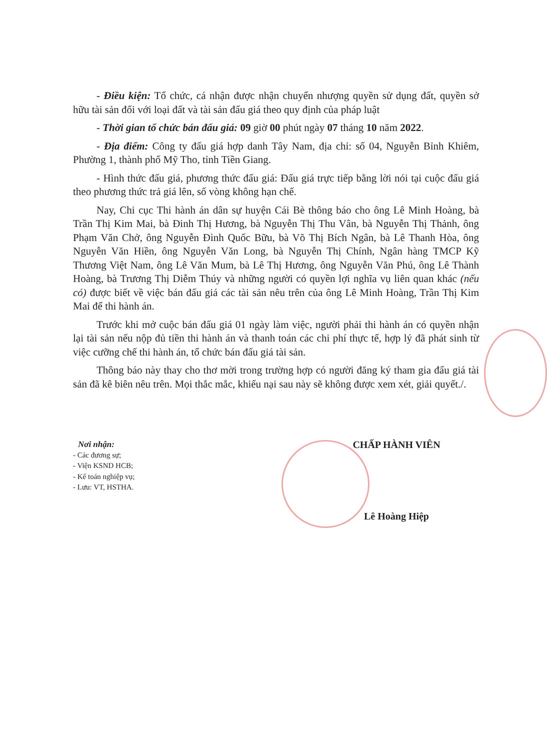- Điều kiện: Tổ chức, cá nhận được nhận chuyển nhượng quyền sử dụng đất, quyền sở hữu tài sản đối với loại đất và tài sản đấu giá theo quy định của pháp luật
- Thời gian tổ chức bán đấu giá: 09 giờ 00 phút ngày 07 tháng 10 năm 2022.
- Địa điểm: Công ty đấu giá hợp danh Tây Nam, địa chỉ: số 04, Nguyễn Bỉnh Khiêm, Phường 1, thành phố Mỹ Tho, tỉnh Tiền Giang.
- Hình thức đấu giá, phương thức đấu giá: Đấu giá trực tiếp bằng lời nói tại cuộc đấu giá theo phương thức trả giá lên, số vòng không hạn chế.
Nay, Chi cục Thi hành án dân sự huyện Cái Bè thông báo cho ông Lê Minh Hoàng, bà Trần Thị Kim Mai, bà Đinh Thị Hương, bà Nguyễn Thị Thu Vân, bà Nguyễn Thị Thảnh, ông Phạm Văn Chở, ông Nguyễn Đình Quốc Bữu, bà Võ Thị Bích Ngân, bà Lê Thanh Hòa, ông Nguyễn Văn Hiền, ông Nguyễn Văn Long, bà Nguyễn Thị Chính, Ngân hàng TMCP Kỹ Thương Việt Nam, ông Lê Văn Mum, bà Lê Thị Hương, ông Nguyễn Văn Phú, ông Lê Thành Hoàng, bà Trương Thị Diễm Thúy và những người có quyền lợi nghĩa vụ liên quan khác (nếu có) được biết về việc bán đấu giá các tài sản nêu trên của ông Lê Minh Hoàng, Trần Thị Kim Mai để thi hành án.
Trước khi mở cuộc bán đấu giá 01 ngày làm việc, người phải thi hành án có quyền nhận lại tài sản nếu nộp đủ tiền thi hành án và thanh toán các chi phí thực tế, hợp lý đã phát sinh từ việc cưỡng chế thi hành án, tổ chức bán đấu giá tài sản.
Thông báo này thay cho thơ mời trong trường hợp có người đăng ký tham gia đấu giá tài sản đã kê biên nêu trên. Mọi thắc mắc, khiếu nại sau này sẽ không được xem xét, giải quyết./.
Nơi nhận:
- Các đương sự;
- Viện KSND HCB;
- Kế toán nghiệp vụ;
- Lưu: VT, HSTHA.
CHẤP HÀNH VIÊN
Lê Hoàng Hiệp